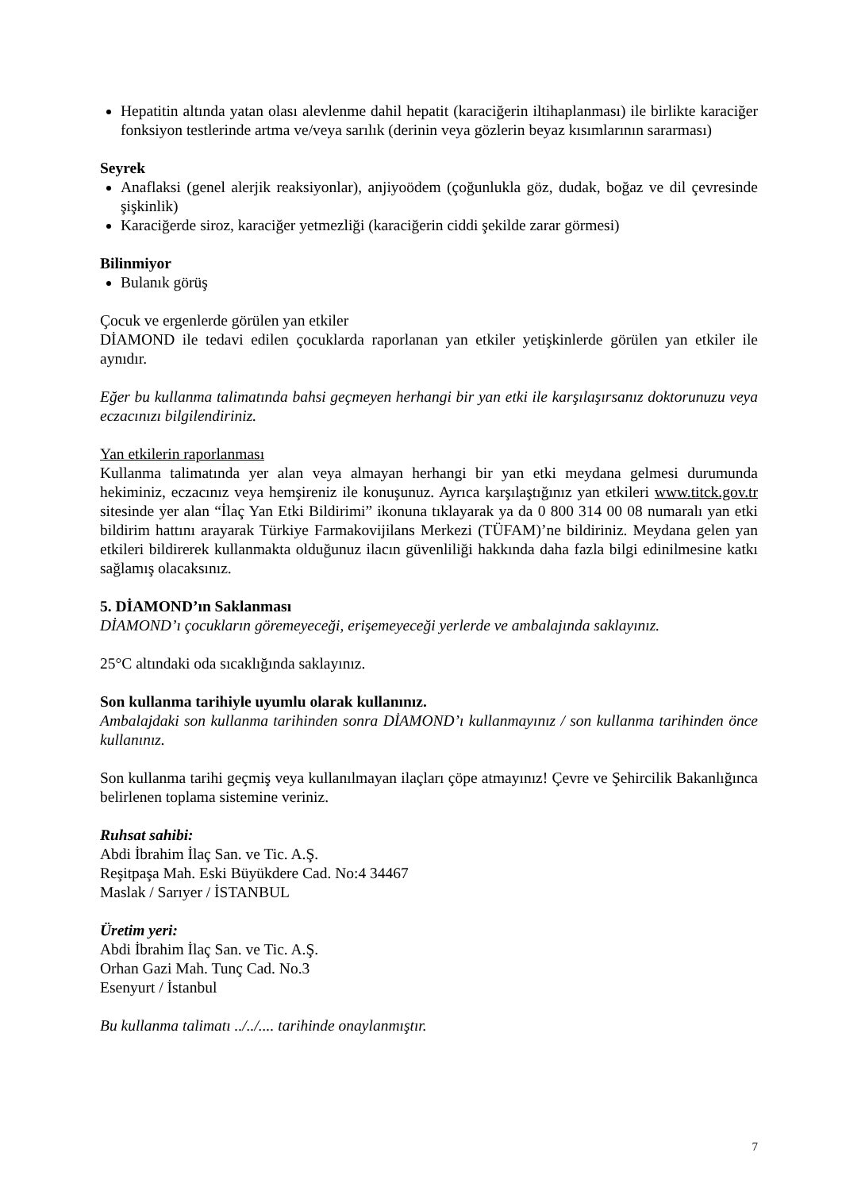Hepatitin altında yatan olası alevlenme dahil hepatit (karaciğerin iltihaplanması) ile birlikte karaciğer fonksiyon testlerinde artma ve/veya sarılık (derinin veya gözlerin beyaz kısımlarının sararması)
Seyrek
Anaflaksi (genel alerjik reaksiyonlar), anjiyoödem (çoğunlukla göz, dudak, boğaz ve dil çevresinde şişkinlik)
Karaciğerde siroz, karaciğer yetmezliği (karaciğerin ciddi şekilde zarar görmesi)
Bilinmiyor
Bulanık görüş
Çocuk ve ergenlerde görülen yan etkiler
DİAMOND ile tedavi edilen çocuklarda raporlanan yan etkiler yetişkinlerde görülen yan etkiler ile aynıdır.
Eğer bu kullanma talimatında bahsi geçmeyen herhangi bir yan etki ile karşılaşırsanız doktorunuzu veya eczacınızı bilgilendiriniz.
Yan etkilerin raporlanması
Kullanma talimatında yer alan veya almayan herhangi bir yan etki meydana gelmesi durumunda hekiminiz, eczacınız veya hemşireniz ile konuşunuz. Ayrıca karşılaştığınız yan etkileri www.titck.gov.tr sitesinde yer alan “İlaç Yan Etki Bildirimi” ikonuna tıklayarak ya da 0 800 314 00 08 numaralı yan etki bildirim hattını arayarak Türkiye Farmakovijilans Merkezi (TÜFAM)’ne bildiriniz. Meydana gelen yan etkileri bildirerek kullanmakta olduğunuz ilacın güvenliliği hakkında daha fazla bilgi edinilmesine katkı sağlamış olacaksınız.
5. DİAMOND’ın Saklanması
DİAMOND’ı çocukların göremeyeceği, erişemeyeceği yerlerde ve ambalajında saklayınız.
25°C altındaki oda sıcaklığında saklayınız.
Son kullanma tarihiyle uyumlu olarak kullanınız.
Ambalajdaki son kullanma tarihinden sonra DİAMOND’ı kullanmayınız / son kullanma tarihinden önce kullanınız.
Son kullanma tarihi geçmiş veya kullanılmayan ilaçları çöpe atmayınız! Çevre ve Şehircilik Bakanlığınca belirlenen toplama sistemine veriniz.
Ruhsat sahibi:
Abdi İbrahim İlaç San. ve Tic. A.Ş.
Reşitpaşa Mah. Eski Büyükdere Cad. No:4 34467
Maslak / Sarıyer / İSTANBUL
Üretim yeri:
Abdi İbrahim İlaç San. ve Tic. A.Ş.
Orhan Gazi Mah. Tunç Cad. No.3
Esenyurt / İstanbul
Bu kullanma talimatı ../../.... tarihinde onaylanmıştır.
7